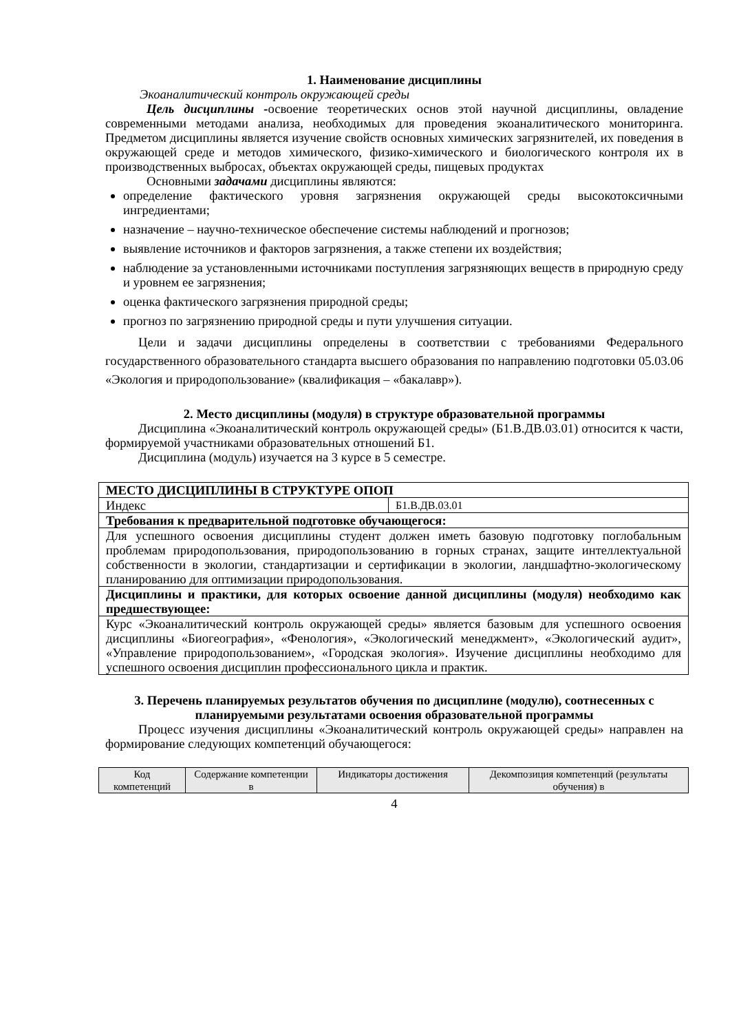1. Наименование дисциплины
Экоаналитический контроль окружающей среды
Цель дисциплины -освоение теоретических основ этой научной дисциплины, овладение современными методами анализа, необходимых для проведения экоаналитического мониторинга. Предметом дисциплины является изучение свойств основных химических загрязнителей, их поведения в окружающей среде и методов химического, физико-химического и биологического контроля их в производственных выбросах, объектах окружающей среды, пищевых продуктах
Основными задачами дисциплины являются:
определение фактического уровня загрязнения окружающей среды высокотоксичными ингредиентами;
назначение – научно-техническое обеспечение системы наблюдений и прогнозов;
выявление источников и факторов загрязнения, а также степени их воздействия;
наблюдение за установленными источниками поступления загрязняющих веществ в природную среду и уровнем ее загрязнения;
оценка фактического загрязнения природной среды;
прогноз по загрязнению природной среды и пути улучшения ситуации.
Цели и задачи дисциплины определены в соответствии с требованиями Федерального государственного образовательного стандарта высшего образования по направлению подготовки 05.03.06 «Экология и природопользование» (квалификация – «бакалавр»).
2. Место дисциплины (модуля) в структуре образовательной программы
Дисциплина «Экоаналитический контроль окружающей среды» (Б1.В.ДВ.03.01) относится к части, формируемой участниками образовательных отношений Б1.
Дисциплина (модуль) изучается на 3 курсе в 5 семестре.
| МЕСТО ДИСЦИПЛИНЫ В СТРУКТУРЕ ОПОП | |
| --- | --- |
| Индекс | Б1.В.ДВ.03.01 |
| Требования к предварительной подготовке обучающегося: | |
| Для успешного освоения дисциплины студент должен иметь базовую подготовку поглобальным проблемам природопользования, природопользованию в горных странах, защите интеллектуальной собственности в экологии, стандартизации и сертификации в экологии, ландшафтно-экологическому планированию для оптимизации природопользования. | |
| Дисциплины и практики, для которых освоение данной дисциплины (модуля) необходимо как предшествующее: | |
| Курс «Экоаналитический контроль окружающей среды» является базовым для успешного освоения дисциплины «Биогеография», «Фенология», «Экологический менеджмент», «Экологический аудит», «Управление природопользованием», «Городская экология». Изучение дисциплины необходимо для успешного освоения дисциплин профессионального цикла и практик. | |
3. Перечень планируемых результатов обучения по дисциплине (модулю), соотнесенных с планируемыми результатами освоения образовательной программы
Процесс изучения дисциплины «Экоаналитический контроль окружающей среды» направлен на формирование следующих компетенций обучающегося:
| Код компетенций | Содержание компетенции в | Индикаторы достижения | Декомпозиция компетенций (результаты обучения) в |
| --- | --- | --- | --- |
4